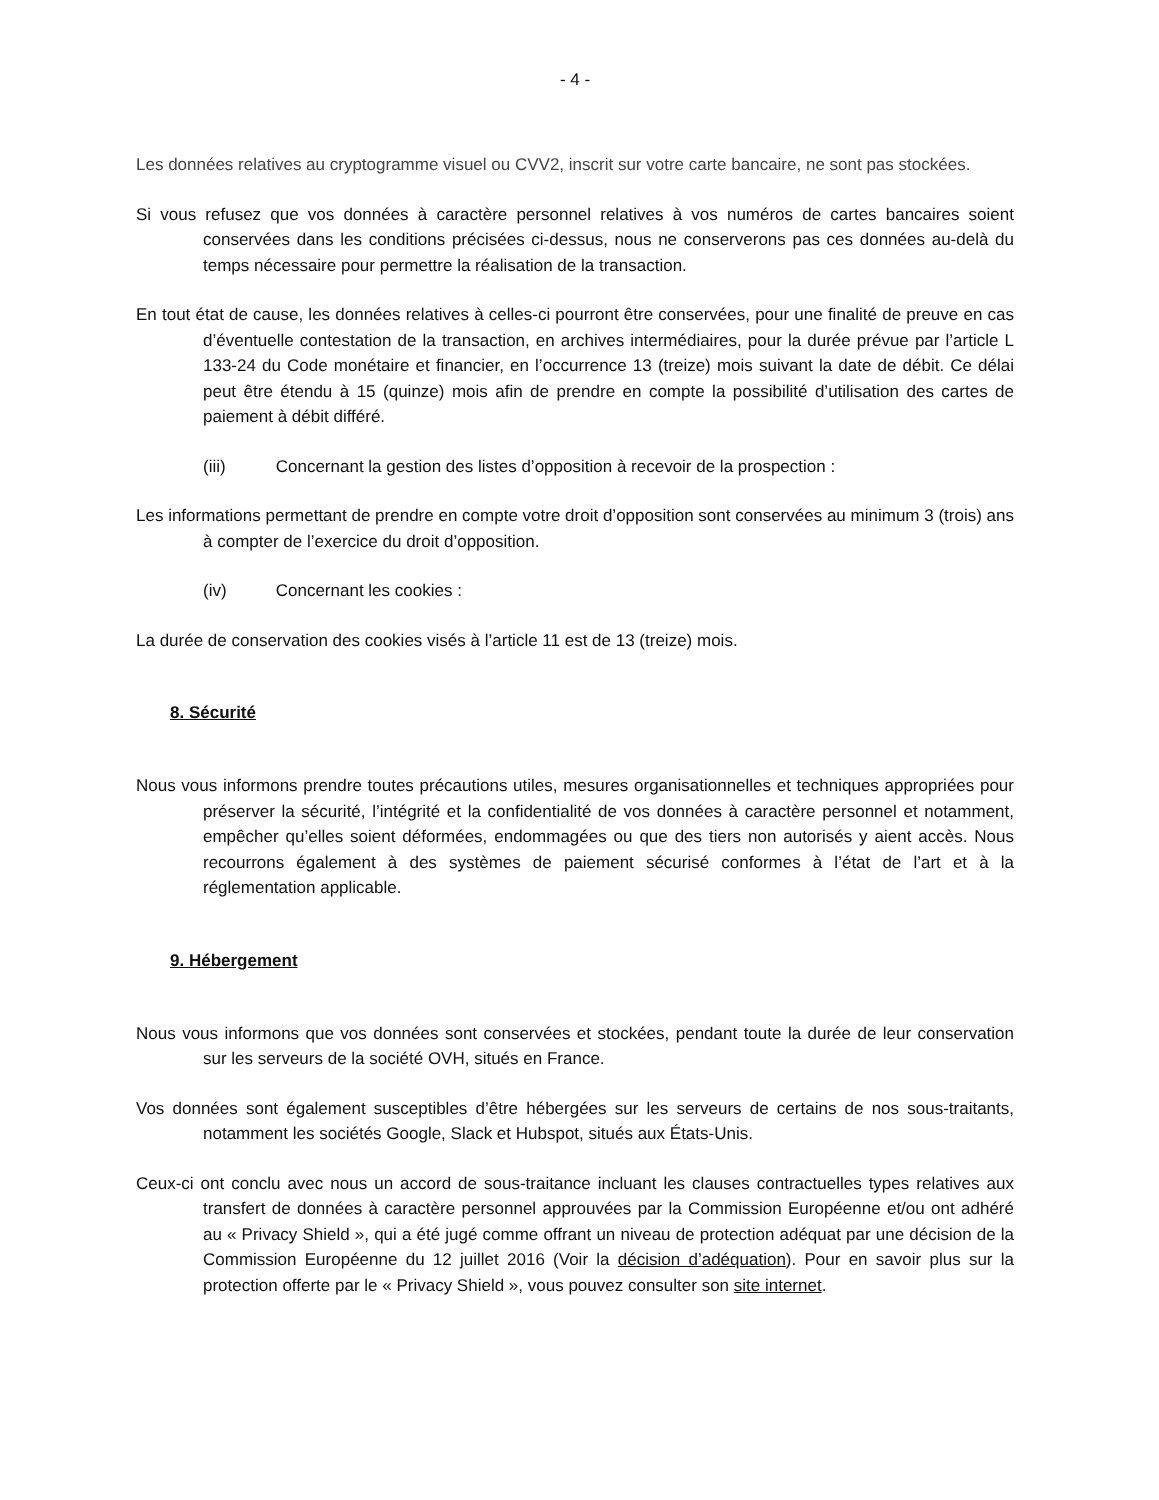- 4 -
Les données relatives au cryptogramme visuel ou CVV2, inscrit sur votre carte bancaire, ne sont pas stockées.
Si vous refusez que vos données à caractère personnel relatives à vos numéros de cartes bancaires soient conservées dans les conditions précisées ci-dessus, nous ne conserverons pas ces données au-delà du temps nécessaire pour permettre la réalisation de la transaction.
En tout état de cause, les données relatives à celles-ci pourront être conservées, pour une finalité de preuve en cas d’éventuelle contestation de la transaction, en archives intermédiaires, pour la durée prévue par l’article L 133-24 du Code monétaire et financier, en l’occurrence 13 (treize) mois suivant la date de débit. Ce délai peut être étendu à 15 (quinze) mois afin de prendre en compte la possibilité d’utilisation des cartes de paiement à débit différé.
(iii) Concernant la gestion des listes d’opposition à recevoir de la prospection :
Les informations permettant de prendre en compte votre droit d’opposition sont conservées au minimum 3 (trois) ans à compter de l’exercice du droit d’opposition.
(iv) Concernant les cookies :
La durée de conservation des cookies visés à l’article 11 est de 13 (treize) mois.
8. Sécurité
Nous vous informons prendre toutes précautions utiles, mesures organisationnelles et techniques appropriées pour préserver la sécurité, l’intégrité et la confidentialité de vos données à caractère personnel et notamment, empêcher qu’elles soient déformées, endommagées ou que des tiers non autorisés y aient accès. Nous recourrons également à des systèmes de paiement sécurisé conformes à l’état de l’art et à la réglementation applicable.
9. Hébergement
Nous vous informons que vos données sont conservées et stockées, pendant toute la durée de leur conservation sur les serveurs de la société OVH, situés en France.
Vos données sont également susceptibles d’être hébergées sur les serveurs de certains de nos sous-traitants, notamment les sociétés Google, Slack et Hubspot, situés aux États-Unis.
Ceux-ci ont conclu avec nous un accord de sous-traitance incluant les clauses contractuelles types relatives aux transfert de données à caractère personnel approuvées par la Commission Européenne et/ou ont adhéré au « Privacy Shield », qui a été jugé comme offrant un niveau de protection adéquat par une décision de la Commission Européenne du 12 juillet 2016 (Voir la décision d’adéquation). Pour en savoir plus sur la protection offerte par le « Privacy Shield », vous pouvez consulter son site internet.